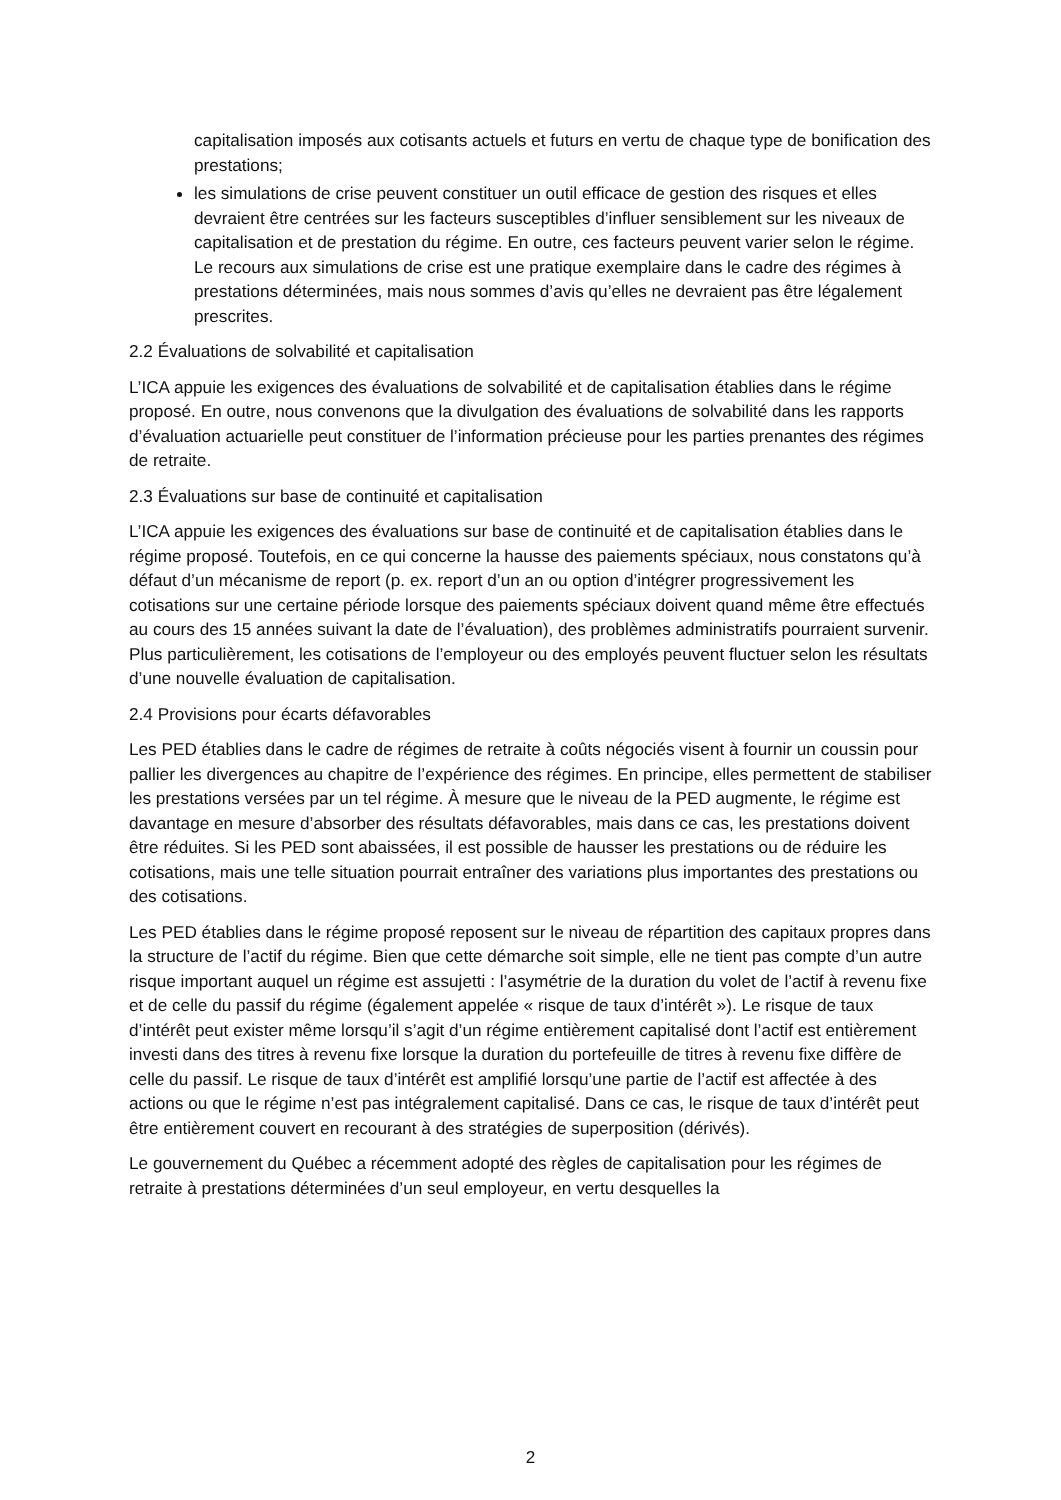capitalisation imposés aux cotisants actuels et futurs en vertu de chaque type de bonification des prestations;
les simulations de crise peuvent constituer un outil efficace de gestion des risques et elles devraient être centrées sur les facteurs susceptibles d’influer sensiblement sur les niveaux de capitalisation et de prestation du régime. En outre, ces facteurs peuvent varier selon le régime. Le recours aux simulations de crise est une pratique exemplaire dans le cadre des régimes à prestations déterminées, mais nous sommes d’avis qu’elles ne devraient pas être légalement prescrites.
2.2 Évaluations de solvabilité et capitalisation
L’ICA appuie les exigences des évaluations de solvabilité et de capitalisation établies dans le régime proposé. En outre, nous convenons que la divulgation des évaluations de solvabilité dans les rapports d’évaluation actuarielle peut constituer de l’information précieuse pour les parties prenantes des régimes de retraite.
2.3 Évaluations sur base de continuité et capitalisation
L’ICA appuie les exigences des évaluations sur base de continuité et de capitalisation établies dans le régime proposé. Toutefois, en ce qui concerne la hausse des paiements spéciaux, nous constatons qu’à défaut d’un mécanisme de report (p. ex. report d’un an ou option d’intégrer progressivement les cotisations sur une certaine période lorsque des paiements spéciaux doivent quand même être effectués au cours des 15 années suivant la date de l’évaluation), des problèmes administratifs pourraient survenir. Plus particulièrement, les cotisations de l’employeur ou des employés peuvent fluctuer selon les résultats d’une nouvelle évaluation de capitalisation.
2.4 Provisions pour écarts défavorables
Les PED établies dans le cadre de régimes de retraite à coûts négociés visent à fournir un coussin pour pallier les divergences au chapitre de l’expérience des régimes. En principe, elles permettent de stabiliser les prestations versées par un tel régime. À mesure que le niveau de la PED augmente, le régime est davantage en mesure d’absorber des résultats défavorables, mais dans ce cas, les prestations doivent être réduites. Si les PED sont abaissées, il est possible de hausser les prestations ou de réduire les cotisations, mais une telle situation pourrait entraîner des variations plus importantes des prestations ou des cotisations.
Les PED établies dans le régime proposé reposent sur le niveau de répartition des capitaux propres dans la structure de l’actif du régime. Bien que cette démarche soit simple, elle ne tient pas compte d’un autre risque important auquel un régime est assujetti : l’asymétrie de la duration du volet de l’actif à revenu fixe et de celle du passif du régime (également appelée « risque de taux d’intérêt »). Le risque de taux d’intérêt peut exister même lorsqu’il s’agit d’un régime entièrement capitalisé dont l’actif est entièrement investi dans des titres à revenu fixe lorsque la duration du portefeuille de titres à revenu fixe diffère de celle du passif. Le risque de taux d’intérêt est amplifié lorsqu’une partie de l’actif est affectée à des actions ou que le régime n’est pas intégralement capitalisé. Dans ce cas, le risque de taux d’intérêt peut être entièrement couvert en recourant à des stratégies de superposition (dérivés).
Le gouvernement du Québec a récemment adopté des règles de capitalisation pour les régimes de retraite à prestations déterminées d’un seul employeur, en vertu desquelles la
2